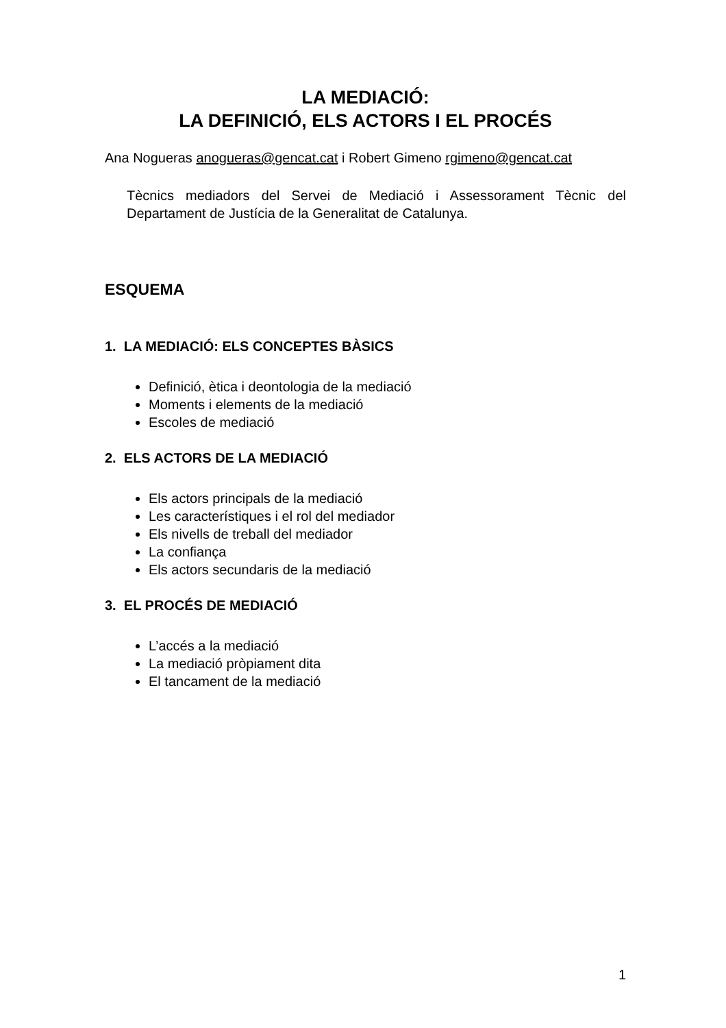LA MEDIACIÓ:
LA DEFINICIÓ, ELS ACTORS I EL PROCÉS
Ana Nogueras anogueras@gencat.cat i Robert Gimeno rgimeno@gencat.cat
Tècnics mediadors del Servei de Mediació i Assessorament Tècnic del Departament de Justícia de la Generalitat de Catalunya.
ESQUEMA
1. LA MEDIACIÓ: ELS CONCEPTES BÀSICS
Definició, ètica i deontologia de la mediació
Moments i elements de la mediació
Escoles de mediació
2. ELS ACTORS DE LA MEDIACIÓ
Els actors principals de la mediació
Les característiques i el rol del mediador
Els nivells de treball del mediador
La confiança
Els actors secundaris de la mediació
3. EL PROCÉS DE MEDIACIÓ
L’accés a la mediació
La mediació pròpiament dita
El tancament de la mediació
1